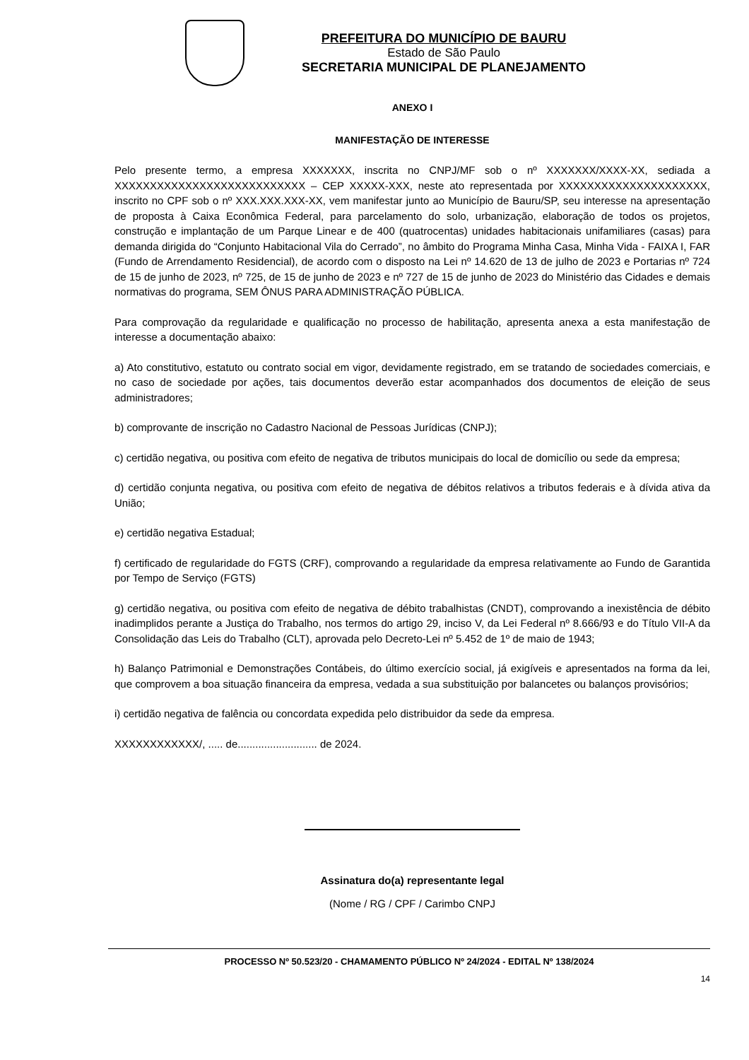PREFEITURA DO MUNICÍPIO DE BAURU
Estado de São Paulo
SECRETARIA MUNICIPAL DE PLANEJAMENTO
ANEXO I
MANIFESTAÇÃO DE INTERESSE
Pelo presente termo, a empresa XXXXXXX, inscrita no CNPJ/MF sob o nº XXXXXXX/XXXX-XX, sediada a XXXXXXXXXXXXXXXXXXXXXXXXXXX – CEP XXXXX-XXX, neste ato representada por XXXXXXXXXXXXXXXXXXXXX, inscrito no CPF sob o nº XXX.XXX.XXX-XX, vem manifestar junto ao Município de Bauru/SP, seu interesse na apresentação de proposta à Caixa Econômica Federal, para parcelamento do solo, urbanização, elaboração de todos os projetos, construção e implantação de um Parque Linear e de 400 (quatrocentas) unidades habitacionais unifamiliares (casas) para demanda dirigida do “Conjunto Habitacional Vila do Cerrado”, no âmbito do Programa Minha Casa, Minha Vida - FAIXA I, FAR (Fundo de Arrendamento Residencial), de acordo com o disposto na Lei nº 14.620 de 13 de julho de 2023 e Portarias nº 724 de 15 de junho de 2023, nº 725, de 15 de junho de 2023 e nº 727 de 15 de junho de 2023 do Ministério das Cidades e demais normativas do programa, SEM ÔNUS PARA ADMINISTRAÇÃO PÚBLICA.
Para comprovação da regularidade e qualificação no processo de habilitação, apresenta anexa a esta manifestação de interesse a documentação abaixo:
a) Ato constitutivo, estatuto ou contrato social em vigor, devidamente registrado, em se tratando de sociedades comerciais, e no caso de sociedade por ações, tais documentos deverão estar acompanhados dos documentos de eleição de seus administradores;
b) comprovante de inscrição no Cadastro Nacional de Pessoas Jurídicas (CNPJ);
c) certidão negativa, ou positiva com efeito de negativa de tributos municipais do local de domicílio ou sede da empresa;
d) certidão conjunta negativa, ou positiva com efeito de negativa de débitos relativos a tributos federais e à dívida ativa da União;
e) certidão negativa Estadual;
f) certificado de regularidade do FGTS (CRF), comprovando a regularidade da empresa relativamente ao Fundo de Garantida por Tempo de Serviço (FGTS)
g) certidão negativa, ou positiva com efeito de negativa de débito trabalhistas (CNDT), comprovando a inexistência de débito inadimplidos perante a Justiça do Trabalho, nos termos do artigo 29, inciso V, da Lei Federal nº 8.666/93 e do Título VII-A da Consolidação das Leis do Trabalho (CLT), aprovada pelo Decreto-Lei nº 5.452 de 1º de maio de 1943;
h) Balanço Patrimonial e Demonstrações Contábeis, do último exercício social, já exigíveis e apresentados na forma da lei, que comprovem a boa situação financeira da empresa, vedada a sua substituição por balancetes ou balanços provisórios;
i) certidão negativa de falência ou concordata expedida pelo distribuidor da sede da empresa.
XXXXXXXXXXXX/, ..... de........................... de 2024.
Assinatura do(a) representante legal
(Nome / RG / CPF / Carimbo CNPJ
PROCESSO Nº 50.523/20 - CHAMAMENTO PÚBLICO Nº 24/2024 - EDITAL Nº 138/2024
14